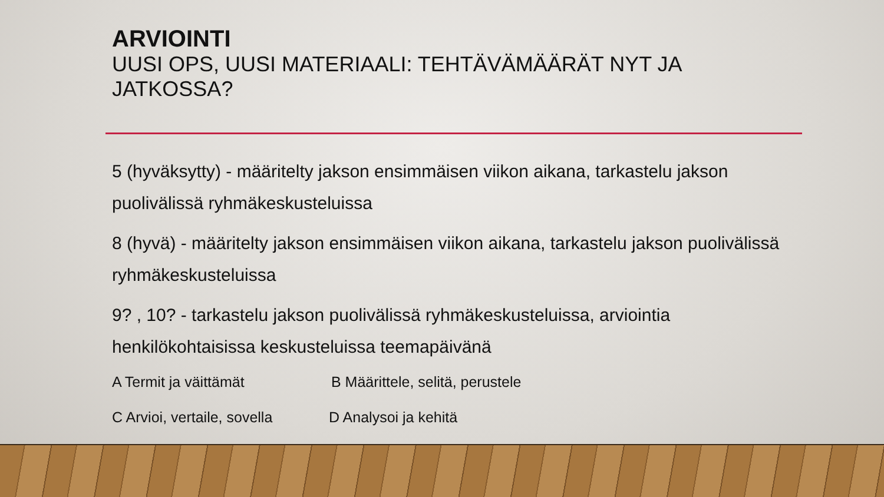ARVIOINTI
UUSI OPS, UUSI MATERIAALI: TEHTÄVÄMÄÄRÄT NYT JA JATKOSSA?
5 (hyväksytty) - määritelty jakson ensimmäisen viikon aikana, tarkastelu jakson puolivälissä ryhmäkeskusteluissa
8 (hyvä) - määritelty jakson ensimmäisen viikon aikana, tarkastelu jakson puolivälissä ryhmäkeskusteluissa
9? , 10? - tarkastelu jakson puolivälissä ryhmäkeskusteluissa, arviointia henkilökohtaisissa keskusteluissa teemapäivänä
A Termit ja väittämät B Määrittele, selitä, perustele
C Arvioi, vertaile, sovella D Analysoi ja kehitä